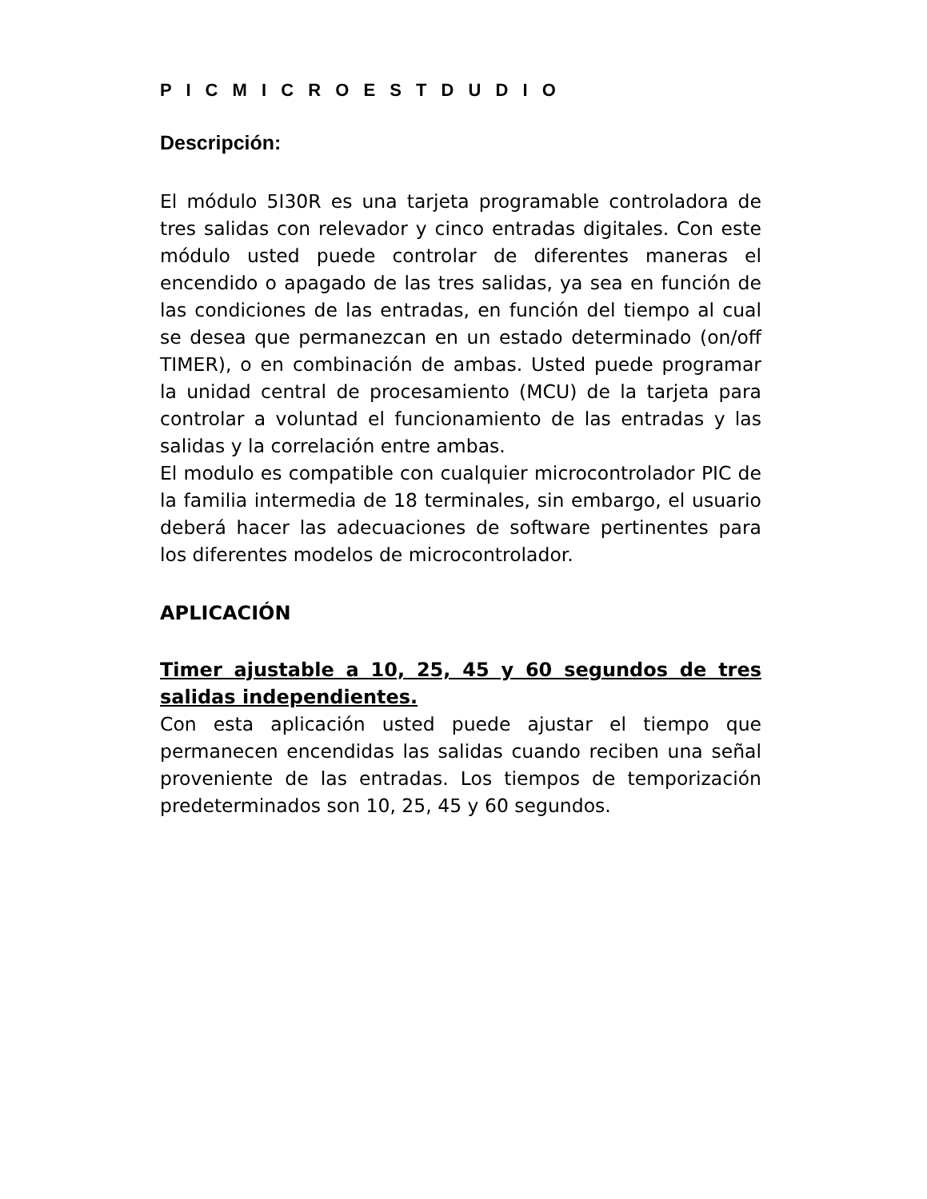P I C M I C R O E S T D U D I O
Descripción:
El módulo 5I30R es una tarjeta programable controladora de tres salidas con relevador y cinco entradas digitales. Con este módulo usted puede controlar de diferentes maneras el encendido o apagado de las tres salidas, ya sea en función de las condiciones de las entradas, en función del tiempo al cual se desea que permanezcan en un estado determinado (on/off TIMER), o en combinación de ambas. Usted puede programar la unidad central de procesamiento (MCU) de la tarjeta para controlar a voluntad el funcionamiento de las entradas y las salidas y la correlación entre ambas.
El modulo es compatible con cualquier microcontrolador PIC de la familia intermedia de 18 terminales, sin embargo, el usuario deberá hacer las adecuaciones de software pertinentes para los diferentes modelos de microcontrolador.
APLICACIÓN
Timer ajustable a 10, 25, 45 y 60 segundos de tres salidas independientes.
Con esta aplicación usted puede ajustar el tiempo que permanecen encendidas las salidas cuando reciben una señal proveniente de las entradas. Los tiempos de temporización predeterminados son 10, 25, 45 y 60 segundos.